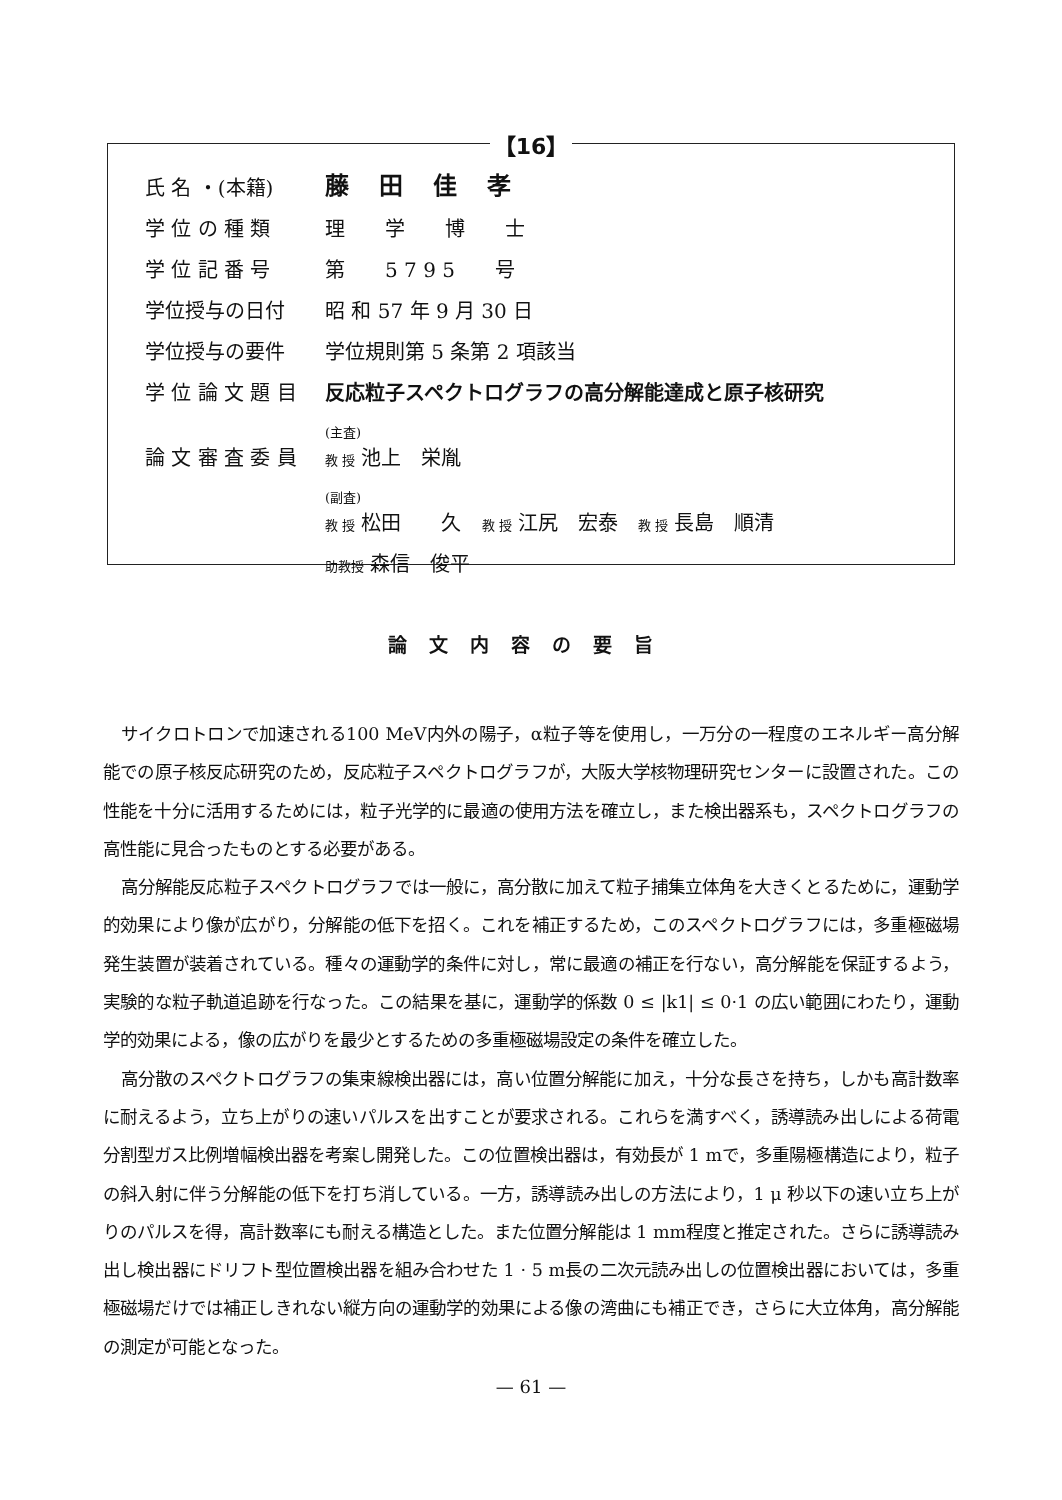【16】
| 氏 名 ・(本籍) | 藤田佳孝 |
| 学 位 の 種 類 | 理学博士 |
| 学 位 記 番 号 | 第 5 7 9 5 号 |
| 学位授与の日付 | 昭 和 57 年 9 月 30 日 |
| 学位授与の要件 | 学位規則第 5 条第 2 項該当 |
| 学 位 論 文 題 目 | 反応粒子スペクトログラフの高分解能達成と原子核研究 |
| 論 文 審 査 委 員 | (主査) 教 授 池上 栄胤 |
| | (副査) 教 授 松田 久 教 授 江尻 宏泰 教 授 長島 順清 |
| | 助教授 森信 俊平 |
論文内容の要旨
サイクロトロンで加速される100 MeV内外の陽子，α粒子等を使用し，一万分の一程度のエネルギー高分解能での原子核反応研究のため，反応粒子スペクトログラフが，大阪大学核物理研究センターに設置された。この性能を十分に活用するためには，粒子光学的に最適の使用方法を確立し，また検出器系も，スペクトログラフの高性能に見合ったものとする必要がある。
高分解能反応粒子スペクトログラフでは一般に，高分散に加えて粒子捕集立体角を大きくとるために，運動学的効果により像が広がり，分解能の低下を招く。これを補正するため，このスペクトログラフには，多重極磁場発生装置が装着されている。種々の運動学的条件に対し，常に最適の補正を行ない，高分解能を保証するよう，実験的な粒子軌道追跡を行なった。この結果を基に，運動学的係数 0 ≤ |k1| ≤ 0·1 の広い範囲にわたり，運動学的効果による，像の広がりを最少とするための多重極磁場設定の条件を確立した。
高分散のスペクトログラフの集束線検出器には，高い位置分解能に加え，十分な長さを持ち，しかも高計数率に耐えるよう，立ち上がりの速いパルスを出すことが要求される。これらを満すべく，誘導読み出しによる荷電分割型ガス比例増幅検出器を考案し開発した。この位置検出器は，有効長が 1 mで，多重陽極構造により，粒子の斜入射に伴う分解能の低下を打ち消している。一方，誘導読み出しの方法により，1 μ 秒以下の速い立ち上がりのパルスを得，高計数率にも耐える構造とした。また位置分解能は 1 mm程度と推定された。さらに誘導読み出し検出器にドリフト型位置検出器を組み合わせた 1 · 5 m長の二次元読み出しの位置検出器においては，多重極磁場だけでは補正しきれない縦方向の運動学的効果による像の湾曲にも補正でき，さらに大立体角，高分解能の測定が可能となった。
— 61 —